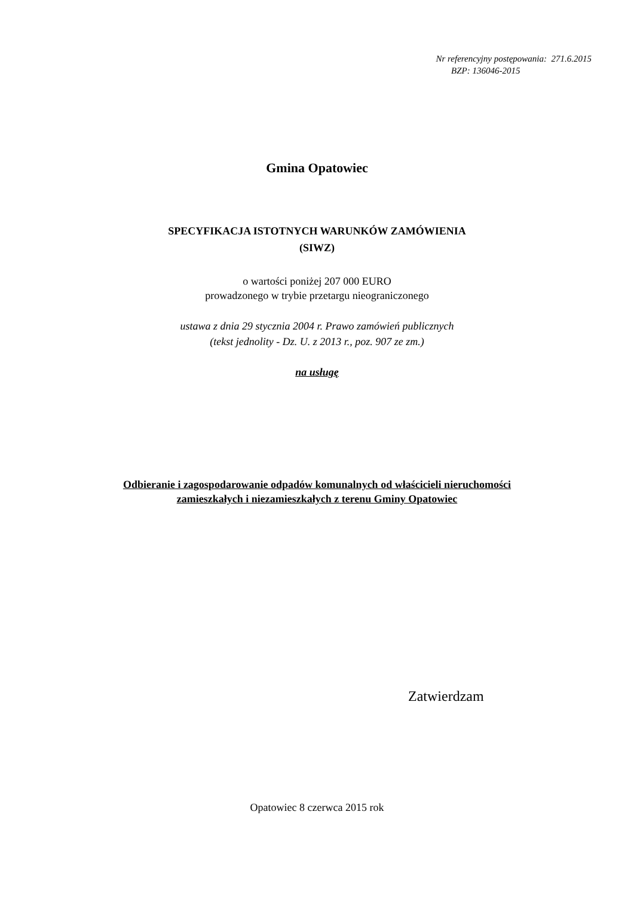Nr referencyjny postępowania: 271.6.2015
BZP: 136046-2015
Gmina Opatowiec
SPECYFIKACJA ISTOTNYCH WARUNKÓW ZAMÓWIENIA
(SIWZ)
o wartości poniżej 207 000 EURO
prowadzonego w trybie przetargu nieograniczonego
ustawa z dnia 29 stycznia 2004 r. Prawo zamówień publicznych
(tekst jednolity - Dz. U. z 2013 r., poz. 907 ze zm.)
na usługę
Odbieranie i zagospodarowanie odpadów komunalnych od właścicieli nieruchomości
zamieszkałych i niezamieszkałych z terenu Gminy Opatowiec
Zatwierdzam
Opatowiec 8 czerwca 2015 rok